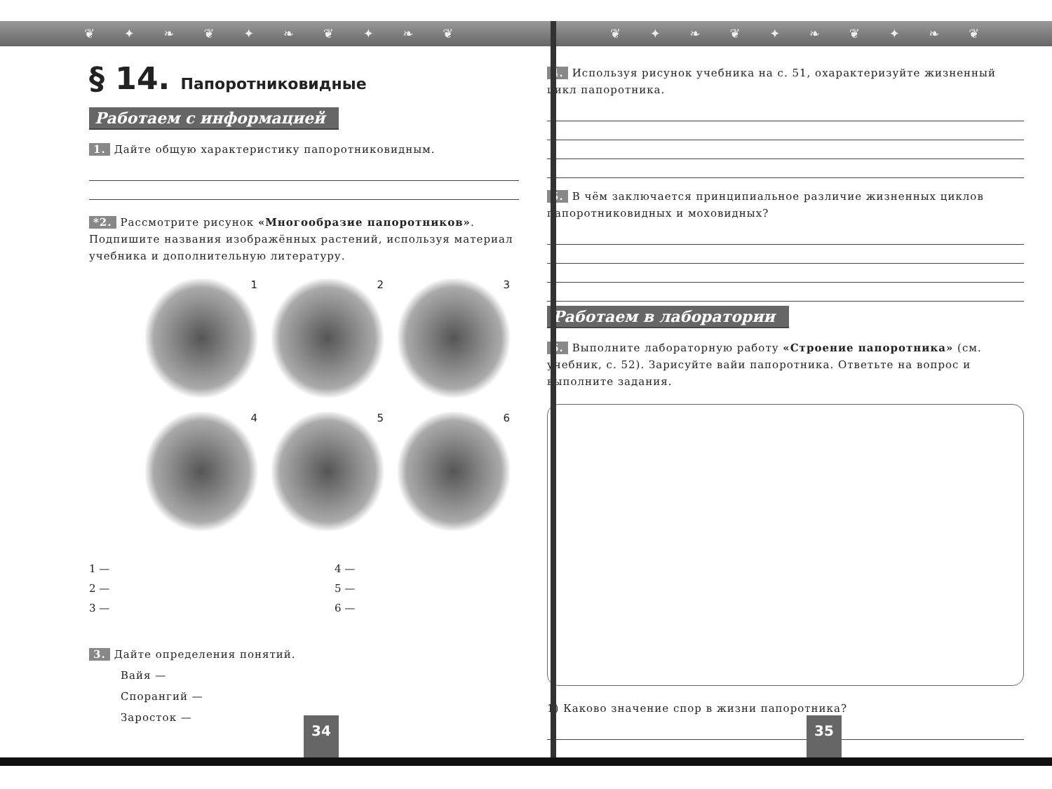❦ ✦ ❧ ❦ ✦ ❧ ❦ ✦ ❧ ❦
§ 14. Папоротниковидные
Работаем с информацией
1. Дайте общую характеристику папоротниковидным.
*2. Рассмотрите рисунок «Многообразие папоротников». Подпишите названия изображённых растений, используя материал учебника и дополнительную литературу.
1
2
3
4
5
6
1 —
2 —
3 —
4 —
5 —
6 —
3. Дайте определения понятий.
Вайя —
Спорангий —
Заросток —
34
❦ ✦ ❧ ❦ ✦ ❧ ❦ ✦ ❧ ❦
4. Используя рисунок учебника на с. 51, охарактеризуйте жизненный цикл папоротника.
5. В чём заключается принципиальное различие жизненных циклов папоротниковидных и моховидных?
Работаем в лаборатории
6. Выполните лабораторную работу «Строение папоротника» (см. учебник, с. 52). Зарисуйте вайи папоротника. Ответьте на вопрос и выполните задания.
1) Каково значение спор в жизни папоротника?
35